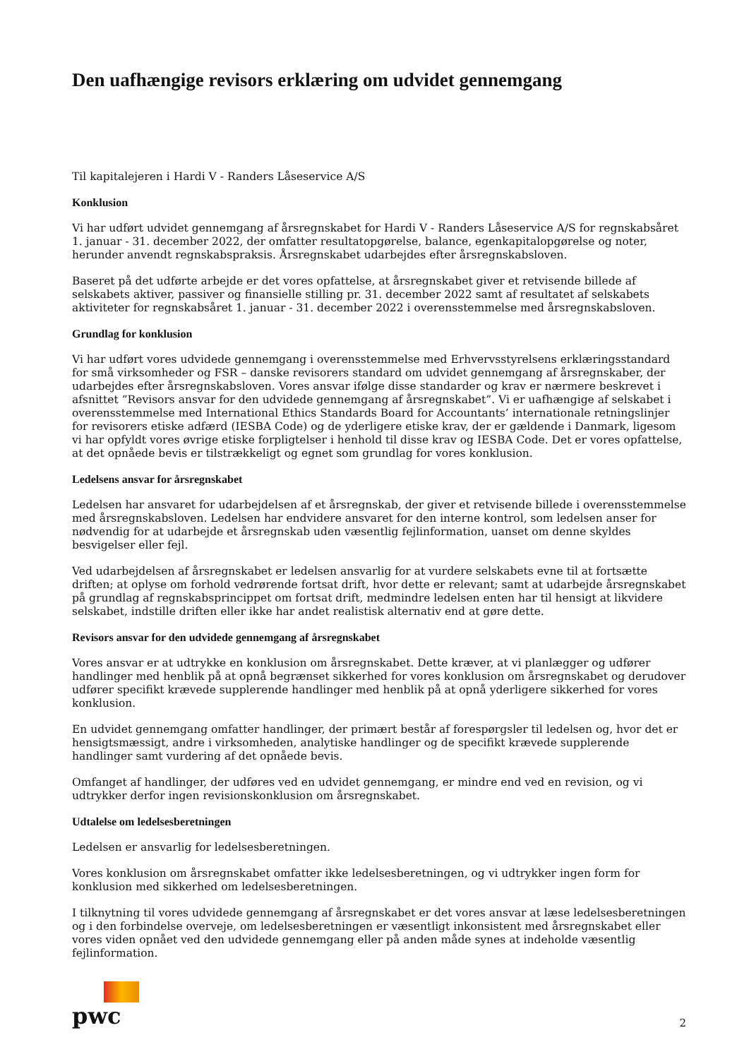Den uafhængige revisors erklæring om udvidet gennemgang
Til kapitalejeren i Hardi V - Randers Låseservice A/S
Konklusion
Vi har udført udvidet gennemgang af årsregnskabet for Hardi V - Randers Låseservice A/S for regnskabsåret 1. januar - 31. december 2022, der omfatter resultatopgørelse, balance, egenkapitalopgørelse og noter, herunder anvendt regnskabspraksis. Årsregnskabet udarbejdes efter årsregnskabsloven.
Baseret på det udførte arbejde er det vores opfattelse, at årsregnskabet giver et retvisende billede af selskabets aktiver, passiver og finansielle stilling pr. 31. december 2022 samt af resultatet af selskabets aktiviteter for regnskabsåret 1. januar - 31. december 2022 i overensstemmelse med årsregnskabsloven.
Grundlag for konklusion
Vi har udført vores udvidede gennemgang i overensstemmelse med Erhvervsstyrelsens erklæringsstandard for små virksomheder og FSR – danske revisorers standard om udvidet gennemgang af årsregnskaber, der udarbejdes efter årsregnskabsloven. Vores ansvar ifølge disse standarder og krav er nærmere beskrevet i afsnittet ”Revisors ansvar for den udvidede gennemgang af årsregnskabet”. Vi er uafhængige af selskabet i overensstemmelse med International Ethics Standards Board for Accountants’ internationale retningslinjer for revisorers etiske adfærd (IESBA Code) og de yderligere etiske krav, der er gældende i Danmark, ligesom vi har opfyldt vores øvrige etiske forpligtelser i henhold til disse krav og IESBA Code. Det er vores opfattelse, at det opnåede bevis er tilstrækkeligt og egnet som grundlag for vores konklusion.
Ledelsens ansvar for årsregnskabet
Ledelsen har ansvaret for udarbejdelsen af et årsregnskab, der giver et retvisende billede i overensstemmelse med årsregnskabsloven. Ledelsen har endvidere ansvaret for den interne kontrol, som ledelsen anser for nødvendig for at udarbejde et årsregnskab uden væsentlig fejlinformation, uanset om denne skyldes besvigelser eller fejl.
Ved udarbejdelsen af årsregnskabet er ledelsen ansvarlig for at vurdere selskabets evne til at fortsætte driften; at oplyse om forhold vedrørende fortsat drift, hvor dette er relevant; samt at udarbejde årsregnskabet på grundlag af regnskabsprincippet om fortsat drift, medmindre ledelsen enten har til hensigt at likvidere selskabet, indstille driften eller ikke har andet realistisk alternativ end at gøre dette.
Revisors ansvar for den udvidede gennemgang af årsregnskabet
Vores ansvar er at udtrykke en konklusion om årsregnskabet. Dette kræver, at vi planlægger og udfører handlinger med henblik på at opnå begrænset sikkerhed for vores konklusion om årsregnskabet og derudover udfører specifikt krævede supplerende handlinger med henblik på at opnå yderligere sikkerhed for vores konklusion.
En udvidet gennemgang omfatter handlinger, der primært består af forespørgsler til ledelsen og, hvor det er hensigtsmæssigt, andre i virksomheden, analytiske handlinger og de specifikt krævede supplerende handlinger samt vurdering af det opnåede bevis.
Omfanget af handlinger, der udføres ved en udvidet gennemgang, er mindre end ved en revision, og vi udtrykker derfor ingen revisionskonklusion om årsregnskabet.
Udtalelse om ledelsesberetningen
Ledelsen er ansvarlig for ledelsesberetningen.
Vores konklusion om årsregnskabet omfatter ikke ledelsesberetningen, og vi udtrykker ingen form for konklusion med sikkerhed om ledelsesberetningen.
I tilknytning til vores udvidede gennemgang af årsregnskabet er det vores ansvar at læse ledelsesberetningen og i den forbindelse overveje, om ledelsesberetningen er væsentligt inkonsistent med årsregnskabet eller vores viden opnået ved den udvidede gennemgang eller på anden måde synes at indeholde væsentlig fejlinformation.
pwc
2